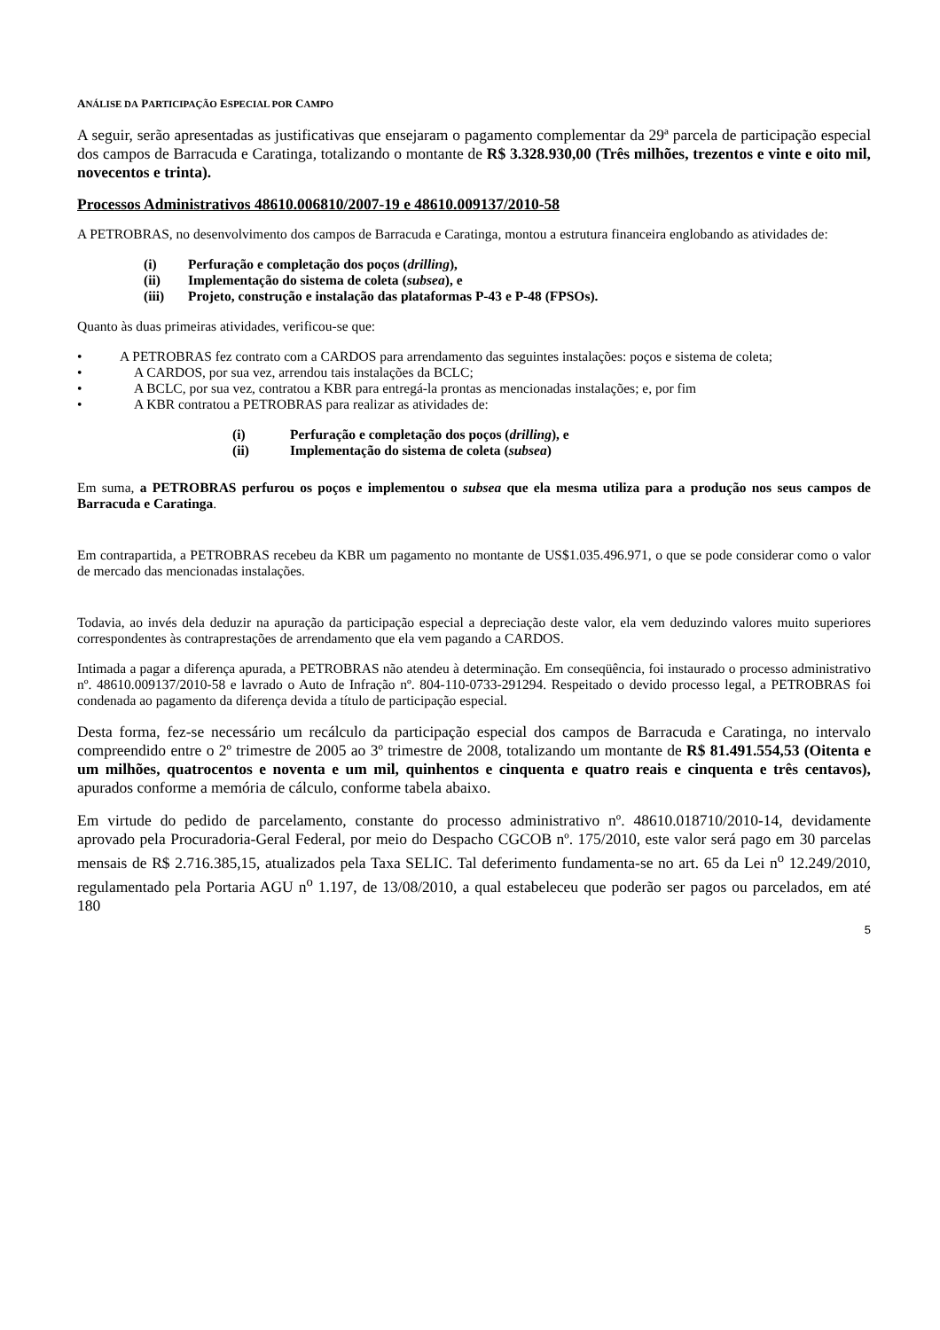ANÁLISE DA PARTICIPAÇÃO ESPECIAL POR CAMPO
A seguir, serão apresentadas as justificativas que ensejaram o pagamento complementar da 29ª parcela de participação especial dos campos de Barracuda e Caratinga, totalizando o montante de R$ 3.328.930,00 (Três milhões, trezentos e vinte e oito mil, novecentos e trinta).
Processos Administrativos 48610.006810/2007-19 e 48610.009137/2010-58
A PETROBRAS, no desenvolvimento dos campos de Barracuda e Caratinga, montou a estrutura financeira englobando as atividades de:
(i) Perfuração e completação dos poços (drilling),
(ii) Implementação do sistema de coleta (subsea), e
(iii) Projeto, construção e instalação das plataformas P-43 e P-48 (FPSOs).
Quanto às duas primeiras atividades, verificou-se que:
• A PETROBRAS fez contrato com a CARDOS para arrendamento das seguintes instalações: poços e sistema de coleta;
• A CARDOS, por sua vez, arrendou tais instalações da BCLC;
• A BCLC, por sua vez, contratou a KBR para entregá-la prontas as mencionadas instalações; e, por fim
• A KBR contratou a PETROBRAS para realizar as atividades de:
(i) Perfuração e completação dos poços (drilling), e
(ii) Implementação do sistema de coleta (subsea)
Em suma, a PETROBRAS perfurou os poços e implementou o subsea que ela mesma utiliza para a produção nos seus campos de Barracuda e Caratinga.
Em contrapartida, a PETROBRAS recebeu da KBR um pagamento no montante de US$1.035.496.971, o que se pode considerar como o valor de mercado das mencionadas instalações.
Todavia, ao invés dela deduzir na apuração da participação especial a depreciação deste valor, ela vem deduzindo valores muito superiores correspondentes às contraprestações de arrendamento que ela vem pagando a CARDOS.
Intimada a pagar a diferença apurada, a PETROBRAS não atendeu à determinação. Em conseqüência, foi instaurado o processo administrativo nº. 48610.009137/2010-58 e lavrado o Auto de Infração nº. 804-110-0733-291294. Respeitado o devido processo legal, a PETROBRAS foi condenada ao pagamento da diferença devida a título de participação especial.
Desta forma, fez-se necessário um recálculo da participação especial dos campos de Barracuda e Caratinga, no intervalo compreendido entre o 2º trimestre de 2005 ao 3º trimestre de 2008, totalizando um montante de R$ 81.491.554,53 (Oitenta e um milhões, quatrocentos e noventa e um mil, quinhentos e cinquenta e quatro reais e cinquenta e três centavos), apurados conforme a memória de cálculo, conforme tabela abaixo.
Em virtude do pedido de parcelamento, constante do processo administrativo nº. 48610.018710/2010-14, devidamente aprovado pela Procuradoria-Geral Federal, por meio do Despacho CGCOB nº. 175/2010, este valor será pago em 30 parcelas mensais de R$ 2.716.385,15, atualizados pela Taxa SELIC. Tal deferimento fundamenta-se no art. 65 da Lei n<sup>o</sup> 12.249/2010, regulamentado pela Portaria AGU n<sup>o</sup> 1.197, de 13/08/2010, a qual estabeleceu que poderão ser pagos ou parcelados, em até 180
5